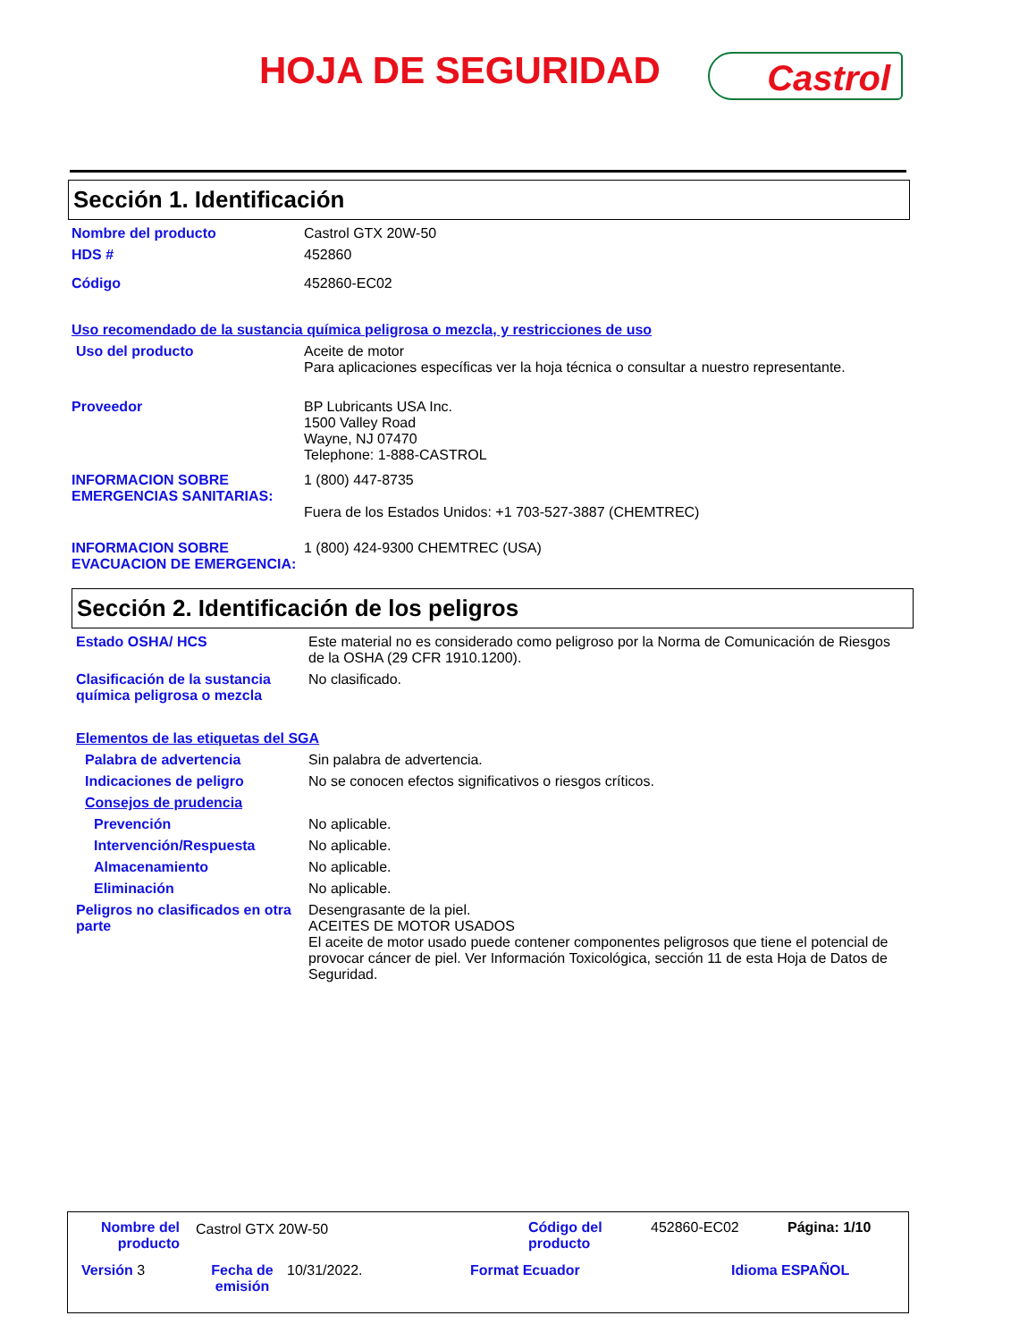HOJA DE SEGURIDAD Castrol
Sección 1. Identificación
Nombre del producto Castrol GTX 20W-50
HDS # 452860
Código 452860-EC02
Uso recomendado de la sustancia química peligrosa o mezcla, y restricciones de uso
Uso del producto Aceite de motor
Para aplicaciones específicas ver la hoja técnica o consultar a nuestro representante.
Proveedor BP Lubricants USA Inc.
1500 Valley Road
Wayne, NJ 07470
Telephone: 1-888-CASTROL
INFORMACION SOBRE EMERGENCIAS SANITARIAS:
1 (800) 447-8735
Fuera de los Estados Unidos: +1 703-527-3887 (CHEMTREC)
INFORMACION SOBRE EVACUACION DE EMERGENCIA:
1 (800) 424-9300 CHEMTREC (USA)
Sección 2. Identificación de los peligros
Estado OSHA/ HCS Este material no es considerado como peligroso por la Norma de Comunicación de Riesgos de la OSHA (29 CFR 1910.1200).
Clasificación de la sustancia química peligrosa o mezcla
No clasificado.
Elementos de las etiquetas del SGA
Palabra de advertencia Sin palabra de advertencia.
Indicaciones de peligro No se conocen efectos significativos o riesgos críticos.
Consejos de prudencia
Prevención No aplicable.
Intervención/Respuesta No aplicable.
Almacenamiento No aplicable.
Eliminación No aplicable.
Peligros no clasificados en otra parte
Desengrasante de la piel.
ACEITES DE MOTOR USADOS
El aceite de motor usado puede contener componentes peligrosos que tiene el potencial de provocar cáncer de piel. Ver Información Toxicológica, sección 11 de esta Hoja de Datos de Seguridad.
Nombre del producto
Castrol GTX 20W-50
Código del
producto
452860-EC02 Página: 1/10
Versión 3
Fecha de emisión
10/31/2022. Format Ecuador Idioma ESPAÑOL